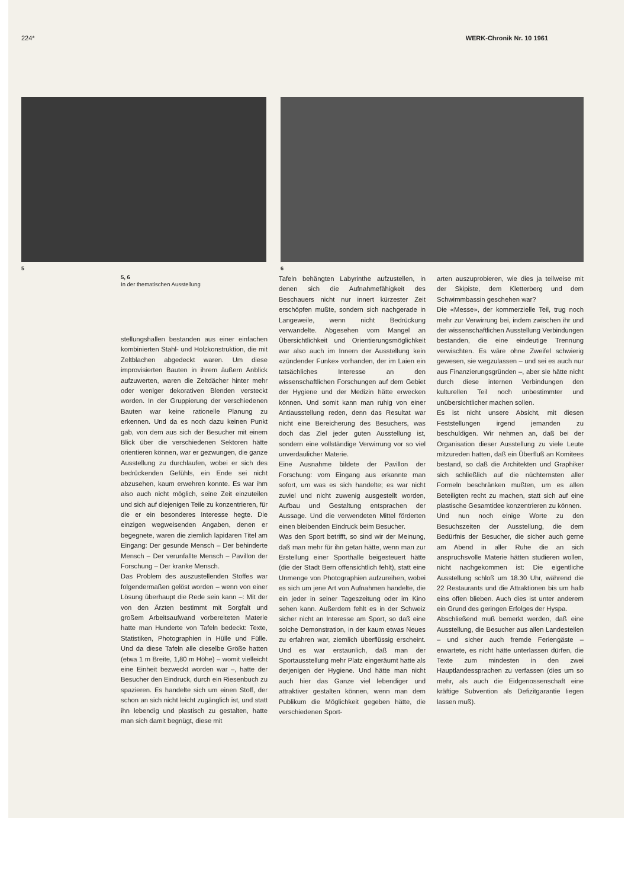224* WERK-Chronik Nr. 10 1961
5 6
5, 6
In der thematischen Ausstellung
stellungshallen bestanden aus einer einfachen kombinierten Stahl- und Holzkonstruktion, die mit Zeltblachen abgedeckt waren. Um diese improvisierten Bauten in ihrem äußern Anblick aufzuwerten, waren die Zeltdächer hinter mehr oder weniger dekorativen Blenden versteckt worden. In der Gruppierung der verschiedenen Bauten war keine rationelle Planung zu erkennen. Und da es noch dazu keinen Punkt gab, von dem aus sich der Besucher mit einem Blick über die verschiedenen Sektoren hätte orientieren können, war er gezwungen, die ganze Ausstellung zu durchlaufen, wobei er sich des bedrückenden Gefühls, ein Ende sei nicht abzusehen, kaum erwehren konnte. Es war ihm also auch nicht möglich, seine Zeit einzuteilen und sich auf diejenigen Teile zu konzentrieren, für die er ein besonderes Interesse hegte. Die einzigen wegweisenden Angaben, denen er begegnete, waren die ziemlich lapidaren Titel am Eingang: Der gesunde Mensch – Der behinderte Mensch – Der verunfallte Mensch – Pavillon der Forschung – Der kranke Mensch.
Das Problem des auszustellenden Stoffes war folgendermaßen gelöst worden – wenn von einer Lösung überhaupt die Rede sein kann –: Mit der von den Ärzten bestimmt mit Sorgfalt und großem Arbeitsaufwand vorbereiteten Materie hatte man Hunderte von Tafeln bedeckt: Texte, Statistiken, Photographien in Hülle und Fülle. Und da diese Tafeln alle dieselbe Größe hatten (etwa 1 m Breite, 1,80 m Höhe) – womit vielleicht eine Einheit bezweckt worden war –, hatte der Besucher den Eindruck, durch ein Riesenbuch zu spazieren. Es handelte sich um einen Stoff, der schon an sich nicht leicht zugänglich ist, und statt ihn lebendig und plastisch zu gestalten, hatte man sich damit begnügt, diese mit
Tafeln behängten Labyrinthe aufzustellen, in denen sich die Aufnahmefähigkeit des Beschauers nicht nur innert kürzester Zeit erschöpfen mußte, sondern sich nachgerade in Langeweile, wenn nicht Bedrückung verwandelte. Abgesehen vom Mangel an Übersichtlichkeit und Orientierungsmöglichkeit war also auch im Innern der Ausstellung kein «zündender Funke» vorhanden, der im Laien ein tatsächliches Interesse an den wissenschaftlichen Forschungen auf dem Gebiet der Hygiene und der Medizin hätte erwecken können. Und somit kann man ruhig von einer Antiausstellung reden, denn das Resultat war nicht eine Bereicherung des Besuchers, was doch das Ziel jeder guten Ausstellung ist, sondern eine vollständige Verwirrung vor so viel unverdaulicher Materie.
Eine Ausnahme bildete der Pavillon der Forschung: vom Eingang aus erkannte man sofort, um was es sich handelte; es war nicht zuviel und nicht zuwenig ausgestellt worden, Aufbau und Gestaltung entsprachen der Aussage. Und die verwendeten Mittel förderten einen bleibenden Eindruck beim Besucher.
Was den Sport betrifft, so sind wir der Meinung, daß man mehr für ihn getan hätte, wenn man zur Erstellung einer Sporthalle beigesteuert hätte (die der Stadt Bern offensichtlich fehlt), statt eine Unmenge von Photographien aufzureihen, wobei es sich um jene Art von Aufnahmen handelte, die ein jeder in seiner Tageszeitung oder im Kino sehen kann. Außerdem fehlt es in der Schweiz sicher nicht an Interesse am Sport, so daß eine solche Demonstration, in der kaum etwas Neues zu erfahren war, ziemlich überflüssig erscheint. Und es war erstaunlich, daß man der Sportausstellung mehr Platz eingeräumt hatte als derjenigen der Hygiene. Und hätte man nicht auch hier das Ganze viel lebendiger und attraktiver gestalten können, wenn man dem Publikum die Möglichkeit gegeben hätte, die verschiedenen Sport-
arten auszuprobieren, wie dies ja teilweise mit der Skipiste, dem Kletterberg und dem Schwimmbassin geschehen war?
Die «Messe», der kommerzielle Teil, trug noch mehr zur Verwirrung bei, indem zwischen ihr und der wissenschaftlichen Ausstellung Verbindungen bestanden, die eine eindeutige Trennung verwischten. Es wäre ohne Zweifel schwierig gewesen, sie wegzulassen – und sei es auch nur aus Finanzierungsgründen –, aber sie hätte nicht durch diese internen Verbindungen den kulturellen Teil noch unbestimmter und unübersichtlicher machen sollen.
Es ist nicht unsere Absicht, mit diesen Feststellungen irgend jemanden zu beschuldigen. Wir nehmen an, daß bei der Organisation dieser Ausstellung zu viele Leute mitzureden hatten, daß ein Überfluß an Komitees bestand, so daß die Architekten und Graphiker sich schließlich auf die nüchternsten aller Formeln beschränken mußten, um es allen Beteiligten recht zu machen, statt sich auf eine plastische Gesamtidee konzentrieren zu können.
Und nun noch einige Worte zu den Besuchszeiten der Ausstellung, die dem Bedürfnis der Besucher, die sicher auch gerne am Abend in aller Ruhe die an sich anspruchsvolle Materie hätten studieren wollen, nicht nachgekommen ist: Die eigentliche Ausstellung schloß um 18.30 Uhr, während die 22 Restaurants und die Attraktionen bis um halb eins offen blieben. Auch dies ist unter anderem ein Grund des geringen Erfolges der Hyspa.
Abschließend muß bemerkt werden, daß eine Ausstellung, die Besucher aus allen Landesteilen – und sicher auch fremde Feriengäste – erwartete, es nicht hätte unterlassen dürfen, die Texte zum mindesten in den zwei Hauptlandessprachen zu verfassen (dies um so mehr, als auch die Eidgenossenschaft eine kräftige Subvention als Defizitgarantie liegen lassen muß).